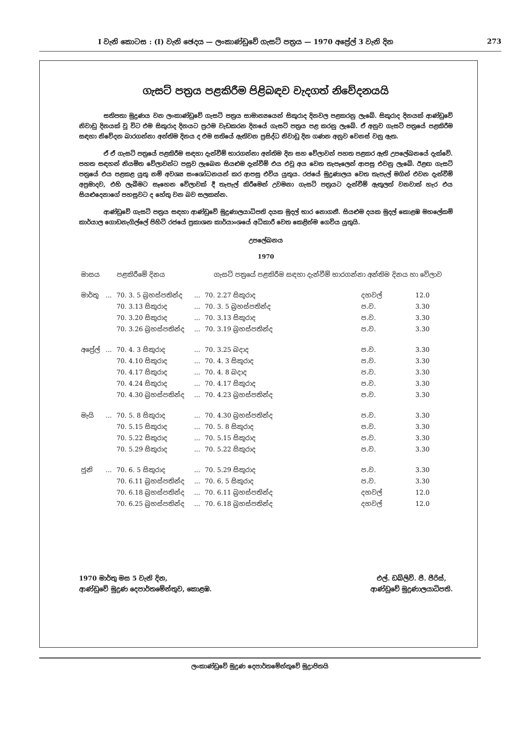I වැනි කොටස : (I) වැනි ඡෙදය — ලංකාණ්ඩුවේ ගැසට් පත්‍රය — 1970 අප්‍රේල් 3 වැනි දින 273
ගැසට් පත්‍රය පළකිරීම පිළිබඳව වැදගත් නිවේදනයයි
සතිපතා මුද්‍රණය වන ලංකාණ්ඩුවේ ගැසට් පත්‍රය සාමාන්‍යයෙන් සිකුරාද දිනවල පළකරනු ලැබේ. සිකුරාද දිනයක් ආණ්ඩුවේ නිවාඩු දිනයක් වූ විට එම සිකුරාද දිනයට ප්‍රථම වැඩකරන දිනයේ ගැසට් පත්‍රය පළ කරනු ලැබේ. ඒ අනුව ගැසට් පත්‍රයේ පළකිරීම සඳහා නිවේදන බාරගන්නා අන්තිම දිනය ද එම සතියේ ඇතිවන ප්‍රසිද්ධ නිවාඩු දින ගණන අනුව වෙනස් වනු ඇත.
ඒ ඒ ගැසට් පත්‍රයේ පළකිරීම සඳහා දැන්වීම් භාරගන්නා අන්තිම දින සහ වේලාවන් පහත පළකර ඇති උපලේඛනයේ දැක්වේ. පහත සඳහන් නියමිත වේලාවන්ට පසුව ලැබෙන සියළුම දැන්වීම් එය එවූ අය වෙත තැපෑලෙන් ආපසු එවනු ලැබේ. ඊළඟ ගැසට් පත්‍රයේ එය පළකළ යුතු නම් අවශ්‍ය සංශෝධනයන් කර ආපසු එවිය යුතුය. රජයේ මුද්‍රණාලය වෙත තැපැල් මගින් එවන දැන්වීම් අප්‍රමාදව, එහි ලැබීමට සෑහෙන වේලාවක් දී තැපැල් කිරීමෙන් උවමනා ගැසට් පත්‍රයට දැන්වීම් ඇතුලත් වනවාත් හැර එය සියළුදෙනාගේ පහසුවට ද හේතු වන බව සලකන්න.
ආණ්ඩුවේ ගැසට් පත්‍රය සඳහා ආණ්ඩුවේ මුද්‍රණාලයාධිපති දයක මුදල් භාර නොගනී. සියළුම දයක මුදල් කොළඹ මහලේකම් කාර්යාල ගොඩනැගිල්ලේ පිහිටි රජයේ ප්‍රකාශන කාර්යාංශයේ අධිකාරී වෙත කෙළින්ම ගෙවිය යුතුයි.
උපලේඛනය
1970
| මාසය | | පළකිරීමේ දිනය | | ගැසට් පත්‍රයේ පළකිරීම සඳහා දැන්වීම් භාරගන්නා අන්තිම දිනය හා වේලාව | | |
| --- | --- | --- | --- | --- | --- | --- |
| මාර්තු | ... | 70. 3. 5 බ්‍රහස්පතින්ද | ... | 70. 2.27 සිකුරාද | දහවල් | 12.0 |
| | | 70. 3.13 සිකුරාද | ... | 70. 3. 5 බ්‍රහස්පතින්ද | ප.ව. | 3.30 |
| | | 70. 3.20 සිකුරාද | ... | 70. 3.13 සිකුරාද | ප.ව. | 3.30 |
| | | 70. 3.26 බ්‍රහස්පතින්ද | ... | 70. 3.19 බ්‍රහස්පතින්ද | ප.ව. | 3.30 |
| අප්‍රේල් | ... | 70. 4. 3 සිකුරාද | ... | 70. 3.25 බදාද | ප.ව. | 3.30 |
| | | 70. 4.10 සිකුරාද | ... | 70. 4. 3 සිකුරාද | ප.ව. | 3.30 |
| | | 70. 4.17 සිකුරාද | ... | 70. 4. 8 බදාද | ප.ව. | 3.30 |
| | | 70. 4.24 සිකුරාද | ... | 70. 4.17 සිකුරාද | ප.ව. | 3.30 |
| | | 70. 4.30 බ්‍රහස්පතින්ද | ... | 70. 4.23 බ්‍රහස්පතින්ද | ප.ව. | 3.30 |
| මැයි | ... | 70. 5. 8 සිකුරාද | ... | 70. 4.30 බ්‍රහස්පතින්ද | ප.ව. | 3.30 |
| | | 70. 5.15 සිකුරාද | ... | 70. 5. 8 සිකුරාද | ප.ව. | 3.30 |
| | | 70. 5.22 සිකුරාද | ... | 70. 5.15 සිකුරාද | ප.ව. | 3.30 |
| | | 70. 5.29 සිකුරාද | ... | 70. 5.22 සිකුරාද | ප.ව. | 3.30 |
| ජූනි | ... | 70. 6. 5 සිකුරාද | ... | 70. 5.29 සිකුරාද | ප.ව. | 3.30 |
| | | 70. 6.11 බ්‍රහස්පතින්ද | ... | 70. 6. 5 සිකුරාද | ප.ව. | 3.30 |
| | | 70. 6.18 බ්‍රහස්පතින්ද | ... | 70. 6.11 බ්‍රහස්පතින්ද | දහවල් | 12.0 |
| | | 70. 6.25 බ්‍රහස්පතින්ද | ... | 70. 6.18 බ්‍රහස්පතින්ද | දහවල් | 12.0 |
1970 මාර්තු මස 5 වැනි දින,
ආණ්ඩුවේ මුද්‍රණ දෙපාර්තමේන්තුව, කොළඹ.
එල්. ඩබ්ලිව්. පී. පීරිස්,
ආණ්ඩුවේ මුද්‍රණාලයාධිපති.
ලංකාණ්ඩුවේ මුද්‍රණ දෙපාර්තමේන්තුවේ මුද්‍රාපිතයි